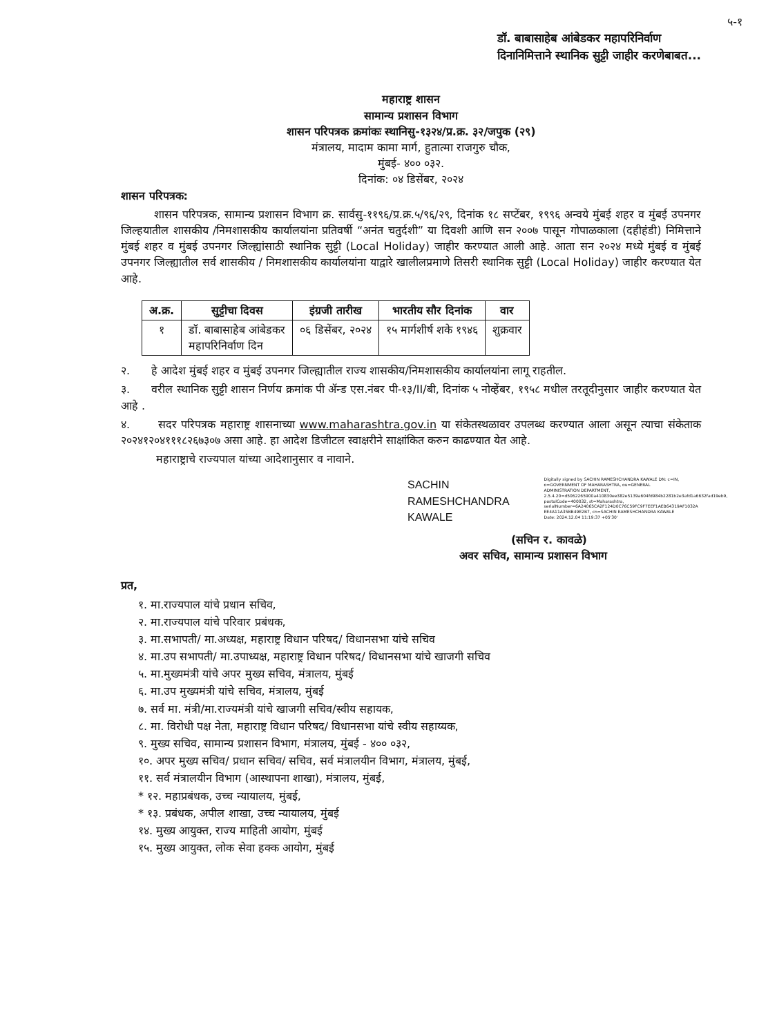५-१
डॉ. बाबासाहेब आंबेडकर महापरिनिर्वाण दिनानिमित्ताने स्थानिक सुट्टी जाहीर करणेबाबत...
महाराष्ट्र शासन
सामान्य प्रशासन विभाग
शासन परिपत्रक क्रमांकः स्थानिसु-१३२४/प्र.क्र. ३२/जपुक (२९)
मंत्रालय, मादाम कामा मार्ग, हुतात्मा राजगुरु चौक,
मुंबई- ४०० ०३२.
दिनांक: ०४ डिसेंबर, २०२४
शासन परिपत्रक:
शासन परिपत्रक, सामान्य प्रशासन विभाग क्र. सार्वसु-११९६/प्र.क्र.५/९६/२९, दिनांक १८ सप्टेंबर, १९९६ अन्वये मुंबई शहर व मुंबई उपनगर जिल्हयातील शासकीय /निमशासकीय कार्यालयांना प्रतिवर्षी “अनंत चतुर्दशी” या दिवशी आणि सन २००७ पासून गोपाळकाला (दहीहंडी) निमित्ताने मुंबई शहर व मुंबई उपनगर जिल्ह्यांसाठी स्थानिक सुट्टी (Local Holiday) जाहीर करण्यात आली आहे. आता सन २०२४ मध्ये मुंबई व मुंबई उपनगर जिल्ह्यातील सर्व शासकीय / निमशासकीय कार्यालयांना याद्वारे खालीलप्रमाणे तिसरी स्थानिक सुट्टी (Local Holiday) जाहीर करण्यात येत आहे.
| अ.क्र. | सुट्टीचा दिवस | इंग्रजी तारीख | भारतीय सौर दिनांक | वार |
| --- | --- | --- | --- | --- |
| १ | डॉ. बाबासाहेब आंबेडकर महापरिनिर्वाण दिन | ०६ डिसेंबर, २०२४ | १५ मार्गशीर्ष शके १९४६ | शुक्रवार |
२. हे आदेश मुंबई शहर व मुंबई उपनगर जिल्ह्यातील राज्य शासकीय/निमशासकीय कार्यालयांना लागू राहतील.
३. वरील स्थानिक सुट्टी शासन निर्णय क्रमांक पी ॲन्ड एस.नंबर पी-१३/II/बी, दिनांक ५ नोव्हेंबर, १९५८ मधील तरतूदीनुसार जाहीर करण्यात येत आहे .
४. सदर परिपत्रक महाराष्ट्र शासनाच्या www.maharashtra.gov.in या संकेतस्थळावर उपलब्ध करण्यात आला असून त्याचा संकेताक २०२४१२०४१११८२६७३०७ असा आहे. हा आदेश डिजीटल स्वाक्षरीने साक्षांकित करुन काढण्यात येत आहे.
महाराष्ट्राचे राज्यपाल यांच्या आदेशानुसार व नावाने.
SACHIN
RAMESHCHANDRA
KAWALE
Digitally signed by SACHIN RAMESHCHANDRA KAWALE DN: c=IN, o=GOVERNMENT OF MAHARASHTRA, ou=GENERAL ADMINISTRATION DEPARTMENT, 2.5.4.20=d5062265900a410830ee382e5139a604fd984b2281b2e3afd1a6632fad19eb9, postalCode=400032, st=Maharashtra, serialNumber=6A24065CA2F124D0C76C59FC9F7EEF1AEB64319AF1032A EE4A11A35BB49E2B7, cn=SACHIN RAMESHCHANDRA KAWALE Date: 2024.12.04 11:19:37 +05'30'
(सचिन र. कावळे)
अवर सचिव, सामान्य प्रशासन विभाग
प्रत,
१. मा.राज्यपाल यांचे प्रधान सचिव,
२. मा.राज्यपाल यांचे परिवार प्रबंधक,
३. मा.सभापती/ मा.अध्यक्ष, महाराष्ट्र विधान परिषद/ विधानसभा यांचे सचिव
४. मा.उप सभापती/ मा.उपाध्यक्ष, महाराष्ट्र विधान परिषद/ विधानसभा यांचे खाजगी सचिव
५. मा.मुख्यमंत्री यांचे अपर मुख्य सचिव, मंत्रालय, मुंबई
६. मा.उप मुख्यमंत्री यांचे सचिव, मंत्रालय, मुंबई
७. सर्व मा. मंत्री/मा.राज्यमंत्री यांचे खाजगी सचिव/स्वीय सहायक,
८. मा. विरोधी पक्ष नेता, महाराष्ट्र विधान परिषद/ विधानसभा यांचे स्वीय सहाय्यक,
९. मुख्य सचिव, सामान्य प्रशासन विभाग, मंत्रालय, मुंबई - ४०० ०३२,
१०. अपर मुख्य सचिव/ प्रधान सचिव/ सचिव, सर्व मंत्रालयीन विभाग, मंत्रालय, मुंबई,
११. सर्व मंत्रालयीन विभाग (आस्थापना शाखा), मंत्रालय, मुंबई,
* १२. महाप्रबंधक, उच्च न्यायालय, मुंबई,
* १३. प्रबंधक, अपील शाखा, उच्च न्यायालय, मुंबई
१४. मुख्य आयुक्त, राज्य माहिती आयोग, मुंबई
१५. मुख्य आयुक्त, लोक सेवा हक्क आयोग, मुंबई